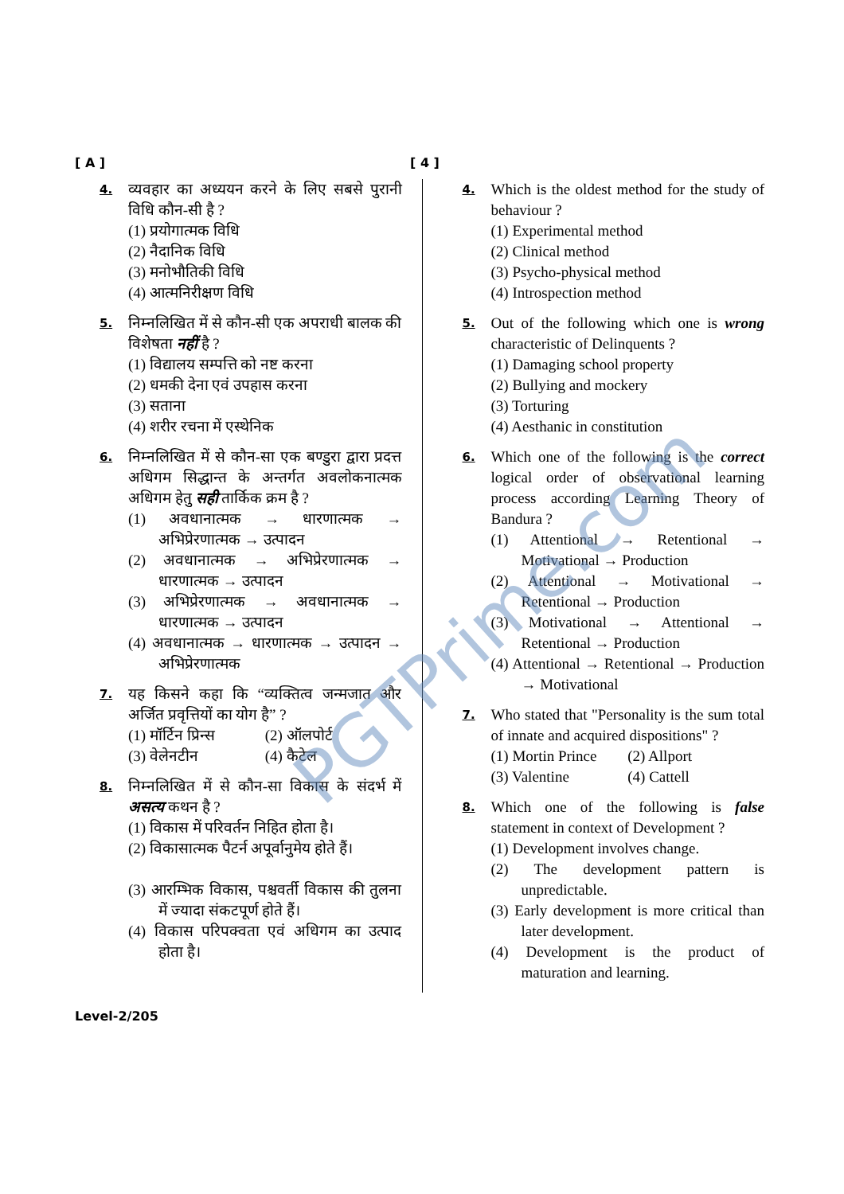[ A ] [ 4 ]
4.
व्यवहार का अध्ययन करने के लिए सबसे पुरानी विधि कौन-सी है ?
(1) प्रयोगात्मक विधि
(2) नैदानिक विधि
(3) मनोभौतिकी विधि
(4) आत्मनिरीक्षण विधि
5.
निम्नलिखित में से कौन-सी एक अपराधी बालक की विशेषता नहीं है ?
(1) विद्यालय सम्पत्ति को नष्ट करना
(2) धमकी देना एवं उपहास करना
(3) सताना
(4) शरीर रचना में एस्थेनिक
6.
निम्नलिखित में से कौन-सा एक बण्डुरा द्वारा प्रदत्त अधिगम सिद्धान्त के अन्तर्गत अवलोकनात्मक अधिगम हेतु सही तार्किक क्रम है ?
(1) अवधानात्मक → धारणात्मक → अभिप्रेरणात्मक → उत्पादन
(2) अवधानात्मक → अभिप्रेरणात्मक → धारणात्मक → उत्पादन
(3) अभिप्रेरणात्मक → अवधानात्मक → धारणात्मक → उत्पादन
(4) अवधानात्मक → धारणात्मक → उत्पादन → अभिप्रेरणात्मक
7.
यह किसने कहा कि “व्यक्तित्व जन्मजात और अर्जित प्रवृत्तियों का योग है” ?
(1) मॉर्टिन प्रिन्स (2) ऑलपोर्ट
(3) वेलेनटीन (4) कैटेल
8.
निम्नलिखित में से कौन-सा विकास के संदर्भ में असत्य कथन है ?
(1) विकास में परिवर्तन निहित होता है।
(2) विकासात्मक पैटर्न अपूर्वानुमेय होते हैं।
(3) आरम्भिक विकास, पश्चवर्ती विकास की तुलना में ज्यादा संकटपूर्ण होते हैं।
(4) विकास परिपक्वता एवं अधिगम का उत्पाद होता है।
4.
Which is the oldest method for the study of behaviour ?
(1) Experimental method
(2) Clinical method
(3) Psycho-physical method
(4) Introspection method
5.
Out of the following which one is wrong characteristic of Delinquents ?
(1) Damaging school property
(2) Bullying and mockery
(3) Torturing
(4) Aesthanic in constitution
6.
Which one of the following is the correct logical order of observational learning process according Learning Theory of Bandura ?
(1) Attentional → Retentional → Motivational → Production
(2) Attentional → Motivational → Retentional → Production
(3) Motivational → Attentional → Retentional → Production
(4) Attentional → Retentional → Production → Motivational
7.
Who stated that "Personality is the sum total of innate and acquired dispositions" ?
(1) Mortin Prince (2) Allport
(3) Valentine (4) Cattell
8.
Which one of the following is false statement in context of Development ?
(1) Development involves change.
(2) The development pattern is unpredictable.
(3) Early development is more critical than later development.
(4) Development is the product of maturation and learning.
Level-2/205
PGTPrime.com